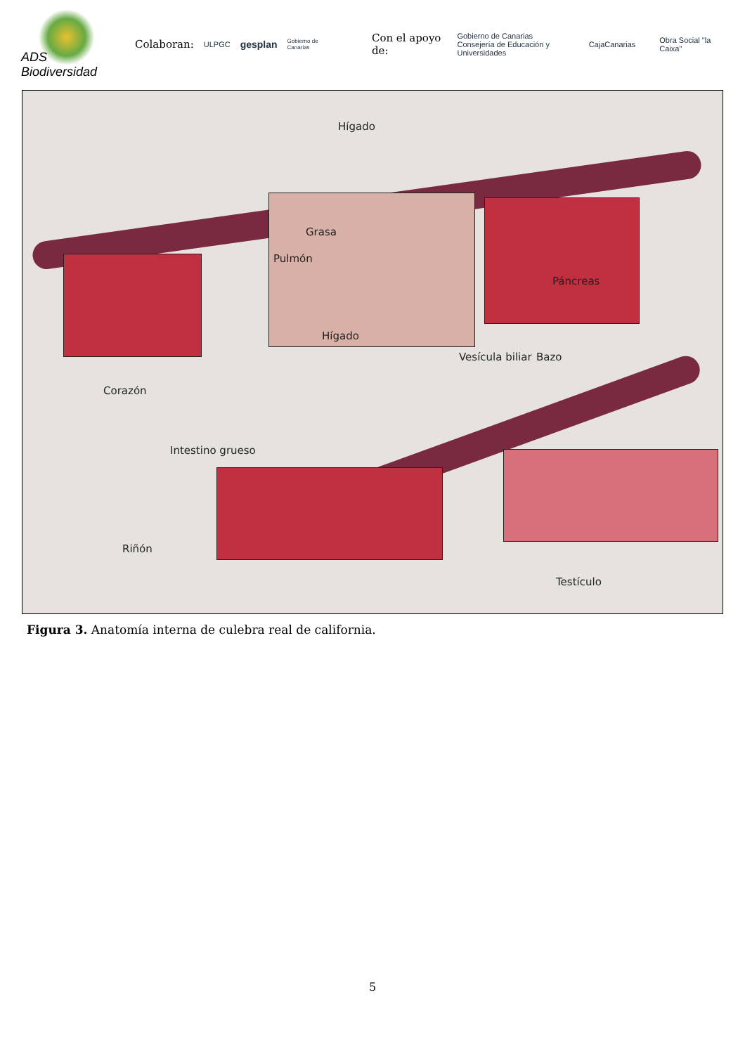ADS Biodiversidad
Colaboran: ULPGC gesplan Gobierno de Canarias Con el apoyo de: Gobierno de Canarias
Consejería de Educación y Universidades CajaCanarias Obra Social "la Caixa"
Hígado
Grasa
Pulmón
Hígado
Páncreas
Vesícula biliar Bazo
Corazón
Intestino grueso
Riñón
Testículo
Figura 3. Anatomía interna de culebra real de california.
5